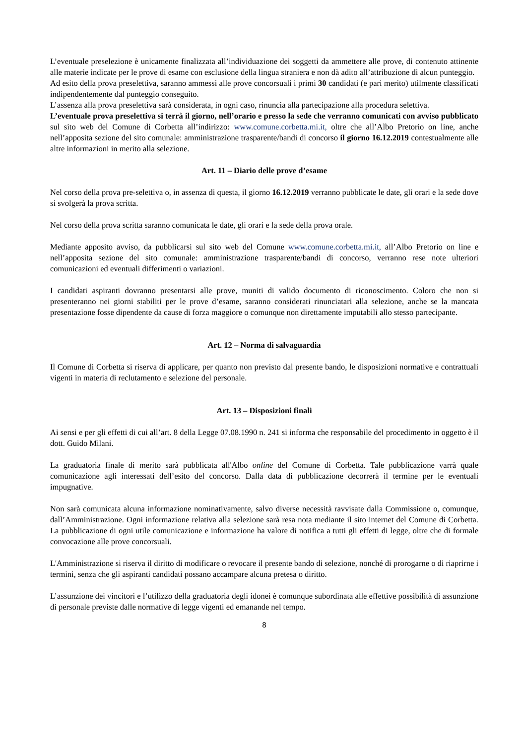L’eventuale preselezione è unicamente finalizzata all’individuazione dei soggetti da ammettere alle prove, di contenuto attinente alle materie indicate per le prove di esame con esclusione della lingua straniera e non dà adito all’attribuzione di alcun punteggio.
Ad esito della prova preselettiva, saranno ammessi alle prove concorsuali i primi 30 candidati (e pari merito) utilmente classificati indipendentemente dal punteggio conseguito.
L’assenza alla prova preselettiva sarà considerata, in ogni caso, rinuncia alla partecipazione alla procedura selettiva.
L’eventuale prova preselettiva si terrà il giorno, nell’orario e presso la sede che verranno comunicati con avviso pubblicato sul sito web del Comune di Corbetta all’indirizzo: www.comune.corbetta.mi.it, oltre che all’Albo Pretorio on line, anche nell’apposita sezione del sito comunale: amministrazione trasparente/bandi di concorso il giorno 16.12.2019 contestualmente alle altre informazioni in merito alla selezione.
Art. 11 – Diario delle prove d’esame
Nel corso della prova pre-selettiva o, in assenza di questa, il giorno 16.12.2019 verranno pubblicate le date, gli orari e la sede dove si svolgerà la prova scritta.
Nel corso della prova scritta saranno comunicata le date, gli orari e la sede della prova orale.
Mediante apposito avviso, da pubblicarsi sul sito web del Comune www.comune.corbetta.mi.it, all’Albo Pretorio on line e nell’apposita sezione del sito comunale: amministrazione trasparente/bandi di concorso, verranno rese note ulteriori comunicazioni ed eventuali differimenti o variazioni.
I candidati aspiranti dovranno presentarsi alle prove, muniti di valido documento di riconoscimento. Coloro che non si presenteranno nei giorni stabiliti per le prove d’esame, saranno considerati rinunciatari alla selezione, anche se la mancata presentazione fosse dipendente da cause di forza maggiore o comunque non direttamente imputabili allo stesso partecipante.
Art. 12 – Norma di salvaguardia
Il Comune di Corbetta si riserva di applicare, per quanto non previsto dal presente bando, le disposizioni normative e contrattuali vigenti in materia di reclutamento e selezione del personale.
Art. 13 – Disposizioni finali
Ai sensi e per gli effetti di cui all’art. 8 della Legge 07.08.1990 n. 241 si informa che responsabile del procedimento in oggetto è il dott. Guido Milani.
La graduatoria finale di merito sarà pubblicata all'Albo online del Comune di Corbetta. Tale pubblicazione varrà quale comunicazione agli interessati dell’esito del concorso. Dalla data di pubblicazione decorrerà il termine per le eventuali impugnative.
Non sarà comunicata alcuna informazione nominativamente, salvo diverse necessità ravvisate dalla Commissione o, comunque, dall’Amministrazione. Ogni informazione relativa alla selezione sarà resa nota mediante il sito internet del Comune di Corbetta. La pubblicazione di ogni utile comunicazione e informazione ha valore di notifica a tutti gli effetti di legge, oltre che di formale convocazione alle prove concorsuali.
L'Amministrazione si riserva il diritto di modificare o revocare il presente bando di selezione, nonché di prorogarne o di riaprirne i termini, senza che gli aspiranti candidati possano accampare alcuna pretesa o diritto.
L’assunzione dei vincitori e l’utilizzo della graduatoria degli idonei è comunque subordinata alle effettive possibilità di assunzione di personale previste dalle normative di legge vigenti ed emanande nel tempo.
8